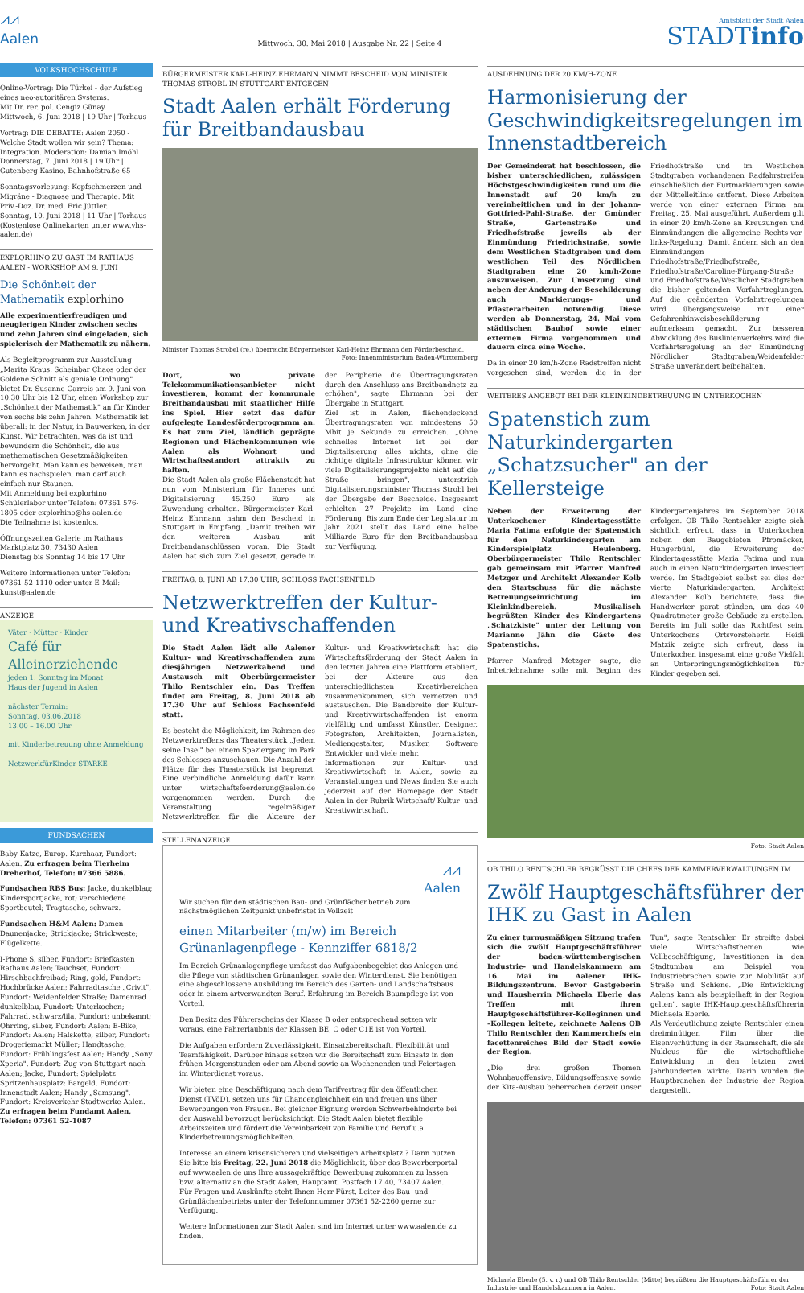⩘⩘
Aalen
Mittwoch, 30. Mai 2018 | Ausgabe Nr. 22 | Seite 4
Amtsblatt der Stadt Aalen
STADTinfo
VOLKSHOCHSCHULE
Online-Vortrag: Die Türkei - der Aufstieg eines neo-autoritären Systems.
Mit Dr. rer. pol. Cengiz Günay.
Mittwoch, 6. Juni 2018 | 19 Uhr | Torhaus
Vortrag: DIE DEBATTE: Aalen 2050 - Welche Stadt wollen wir sein? Thema: Integration. Moderation: Damian Imöhl
Donnerstag, 7. Juni 2018 | 19 Uhr | Gutenberg-Kasino, Bahnhofstraße 65
Sonntagsvorlesung: Kopfschmerzen und Migräne - Diagnose und Therapie. Mit Priv.-Doz. Dr. med. Eric Jüttler.
Sonntag, 10. Juni 2018 | 11 Uhr | Torhaus (Kostenlose Onlinekarten unter www.vhs-aalen.de)
EXPLORHINO ZU GAST IM RATHAUS AALEN - WORKSHOP AM 9. JUNI
Die Schönheit der Mathematik explorhino
Alle experimentierfreudigen und neugierigen Kinder zwischen sechs und zehn Jahren sind eingeladen, sich spielerisch der Mathematik zu nähern.
Als Begleitprogramm zur Ausstellung „Marita Kraus. Scheinbar Chaos oder der Goldene Schnitt als geniale Ordnung" bietet Dr. Susanne Garreis am 9. Juni von 10.30 Uhr bis 12 Uhr, einen Workshop zur „Schönheit der Mathematik" an für Kinder von sechs bis zehn Jahren. Mathematik ist überall: in der Natur, in Bauwerken, in der Kunst. Wir betrachten, was da ist und bewundern die Schönheit, die aus mathematischen Gesetzmäßigkeiten hervorgeht. Man kann es beweisen, man kann es nachspielen, man darf auch einfach nur Staunen.
Mit Anmeldung bei explorhino Schülerlabor unter Telefon: 07361 576-1805 oder explorhino@hs-aalen.de
Die Teilnahme ist kostenlos.
Öffnungszeiten Galerie im Rathaus
Marktplatz 30, 73430 Aalen
Dienstag bis Sonntag 14 bis 17 Uhr
Weitere Informationen unter Telefon: 07361 52-1110 oder unter E-Mail: kunst@aalen.de
ANZEIGE
Väter · Mütter · Kinder
Café für Alleinerziehende
jeden 1. Sonntag im Monat
Haus der Jugend in Aalen
nächster Termin:
Sonntag, 03.06.2018
13.00 – 16.00 Uhr
mit Kinderbetreuung ohne Anmeldung
NetzwerkfürKinder STÄRKE
FUNDSACHEN
Baby-Katze, Europ. Kurzhaar, Fundort: Aalen. Zu erfragen beim Tierheim Dreherhof, Telefon: 07366 5886.
Fundsachen RBS Bus: Jacke, dunkelblau; Kindersportjacke, rot; verschiedene Sportbeutel; Tragtasche, schwarz.
Fundsachen H&M Aalen: Damen-Daunenjacke; Strickjacke; Strickweste; Flügelkette.
I-Phone S, silber, Fundort: Briefkasten Rathaus Aalen; Tauchset, Fundort: Hirschbachfreibad; Ring, gold, Fundort: Hochbrücke Aalen; Fahrradtasche „Crivit", Fundort: Weidenfelder Straße; Damenrad dunkelblau, Fundort: Unterkochen; Fahrrad, schwarz/lila, Fundort: unbekannt; Ohrring, silber, Fundort: Aalen; E-Bike, Fundort: Aalen; Halskette, silber, Fundort: Drogeriemarkt Müller; Handtasche, Fundort: Frühlingsfest Aalen; Handy „Sony Xperia", Fundort: Zug von Stuttgart nach Aalen; Jacke, Fundort: Spielplatz Spritzenhausplatz; Bargeld, Fundort: Innenstadt Aalen; Handy „Samsung", Fundort: Kreisverkehr Stadtwerke Aalen. Zu erfragen beim Fundamt Aalen, Telefon: 07361 52-1087
BÜRGERMEISTER KARL-HEINZ EHRMANN NIMMT BESCHEID VON MINISTER THOMAS STROBL IN STUTTGART ENTGEGEN
Stadt Aalen erhält Förderung für Breitbandausbau
Minister Thomas Strobel (re.) überreicht Bürgermeister Karl-Heinz Ehrmann den Förderbescheid.
Foto: Innenministerium Baden-Württemberg
Dort, wo private Telekommunikationsanbieter nicht investieren, kommt der kommunale Breitbandausbau mit staatlicher Hilfe ins Spiel. Hier setzt das dafür aufgelegte Landesförderprogramm an. Es hat zum Ziel, ländlich geprägte Regionen und Flächenkommunen wie Aalen als Wohnort und Wirtschaftsstandort attraktiv zu halten.
Die Stadt Aalen als große Flächenstadt hat nun vom Ministerium für Inneres und Digitalisierung 45.250 Euro als Zuwendung erhalten. Bürgermeister Karl-Heinz Ehrmann nahm den Bescheid in Stuttgart in Empfang. „Damit treiben wir den weiteren Ausbau mit Breitbandanschlüssen voran. Die Stadt Aalen hat sich zum Ziel gesetzt, gerade in der Peripherie die Übertragungsraten durch den Anschluss ans Breitbandnetz zu erhöhen", sagte Ehrmann bei der Übergabe in Stuttgart.
Ziel ist in Aalen, flächendeckend Übertragungsraten von mindestens 50 Mbit je Sekunde zu erreichen. „Ohne schnelles Internet ist bei der Digitalisierung alles nichts, ohne die richtige digitale Infrastruktur können wir viele Digitalisierungsprojekte nicht auf die Straße bringen", unterstrich Digitalisierungsminister Thomas Strobl bei der Übergabe der Bescheide. Insgesamt erhielten 27 Projekte im Land eine Förderung. Bis zum Ende der Legislatur im Jahr 2021 stellt das Land eine halbe Milliarde Euro für den Breitbandausbau zur Verfügung.
FREITAG, 8. JUNI AB 17.30 UHR, SCHLOSS FACHSENFELD
Netzwerktreffen der Kultur- und Kreativschaffenden
Die Stadt Aalen lädt alle Aalener Kultur- und Kreativschaffenden zum diesjährigen Netzwerkabend und Austausch mit Oberbürgermeister Thilo Rentschler ein. Das Treffen findet am Freitag, 8. Juni 2018 ab 17.30 Uhr auf Schloss Fachsenfeld statt.
Es besteht die Möglichkeit, im Rahmen des Netzwerktreffens das Theaterstück „Jedem seine Insel" bei einem Spaziergang im Park des Schlosses anzuschauen. Die Anzahl der Plätze für das Theaterstück ist begrenzt. Eine verbindliche Anmeldung dafür kann unter wirtschaftsfoerderung@aalen.de vorgenommen werden. Durch die Veranstaltung regelmäßiger Netzwerktreffen für die Akteure der Kultur- und Kreativwirtschaft hat die Wirtschaftsförderung der Stadt Aalen in den letzten Jahren eine Plattform etabliert, bei der Akteure aus den unterschiedlichsten Kreativbereichen zusammenkommen, sich vernetzen und austauschen. Die Bandbreite der Kultur- und Kreativwirtschaffenden ist enorm vielfältig und umfasst Künstler, Designer, Fotografen, Architekten, Journalisten, Mediengestalter, Musiker, Software Entwickler und viele mehr.
Informationen zur Kultur- und Kreativwirtschaft in Aalen, sowie zu Veranstaltungen und News finden Sie auch jederzeit auf der Homepage der Stadt Aalen in der Rubrik Wirtschaft/ Kultur- und Kreativwirtschaft.
STELLENANZEIGE
⩘⩘
Aalen
Wir suchen für den städtischen Bau- und Grünflächenbetrieb zum nächstmöglichen Zeitpunkt unbefristet in Vollzeit
einen Mitarbeiter (m/w) im Bereich Grünanlagenpflege - Kennziffer 6818/2
Im Bereich Grünanlagenpflege umfasst das Aufgabenbegebiet das Anlegen und die Pflege von städtischen Grünanlagen sowie den Winterdienst. Sie benötigen eine abgeschlossene Ausbildung im Bereich des Garten- und Landschaftsbaus oder in einem artverwandten Beruf. Erfahrung im Bereich Baumpflege ist von Vorteil.
Den Besitz des Führerscheins der Klasse B oder entsprechend setzen wir voraus, eine Fahrerlaubnis der Klassen BE, C oder C1E ist von Vorteil.
Die Aufgaben erfordern Zuverlässigkeit, Einsatzbereitschaft, Flexibilität und Teamfähigkeit. Darüber hinaus setzen wir die Bereitschaft zum Einsatz in den frühen Morgenstunden oder am Abend sowie an Wochenenden und Feiertagen im Winterdienst voraus.
Wir bieten eine Beschäftigung nach dem Tarifvertrag für den öffentlichen Dienst (TVöD), setzen uns für Chancengleichheit ein und freuen uns über Bewerbungen von Frauen. Bei gleicher Eignung werden Schwerbehinderte bei der Auswahl bevorzugt berücksichtigt. Die Stadt Aalen bietet flexible Arbeitszeiten und fördert die Vereinbarkeit von Familie und Beruf u.a. Kinderbetreuungsmöglichkeiten.
Interesse an einem krisensicheren und vielseitigen Arbeitsplatz ? Dann nutzen Sie bitte bis Freitag, 22. Juni 2018 die Möglichkeit, über das Bewerberportal auf www.aalen.de uns Ihre aussagekräftige Bewerbung zukommen zu lassen bzw. alternativ an die Stadt Aalen, Hauptamt, Postfach 17 40, 73407 Aalen.
Für Fragen und Auskünfte steht Ihnen Herr Fürst, Leiter des Bau- und Grünflächenbetriebs unter der Telefonnummer 07361 52-2260 gerne zur Verfügung.
Weitere Informationen zur Stadt Aalen sind im Internet unter www.aalen.de zu finden.
AUSDEHNUNG DER 20 KM/H-ZONE
Harmonisierung der Geschwindigkeitsregelungen im Innenstadtbereich
Der Gemeinderat hat beschlossen, die bisher unterschiedlichen, zulässigen Höchstgeschwindigkeiten rund um die Innenstadt auf 20 km/h zu vereinheitlichen und in der Johann-Gottfried-Pahl-Straße, der Gmünder Straße, Gartenstraße und Friedhofstraße jeweils ab der Einmündung Friedrichstraße, sowie dem Westlichen Stadtgraben und dem westlichen Teil des Nördlichen Stadtgraben eine 20 km/h-Zone auszuweisen. Zur Umsetzung sind neben der Änderung der Beschilderung auch Markierungs- und Pflasterarbeiten notwendig. Diese werden ab Donnerstag, 24. Mai vom städtischen Bauhof sowie einer externen Firma vorgenommen und dauern circa eine Woche.
Da in einer 20 km/h-Zone Radstreifen nicht vorgesehen sind, werden die in der Friedhofstraße und im Westlichen Stadtgraben vorhandenen Radfahrstreifen einschließlich der Furtmarkierungen sowie der Mittelleitlinie entfernt. Diese Arbeiten werde von einer externen Firma am Freitag, 25. Mai ausgeführt. Außerdem gilt in einer 20 km/h-Zone an Kreuzungen und Einmündungen die allgemeine Rechts-vor-links-Regelung. Damit ändern sich an den Einmündungen Friedhofstraße/Friedhofstraße, Friedhofstraße/Caroline-Fürgang-Straße und Friedhofstraße/Westlicher Stadtgraben die bisher geltenden Vorfahrtreglungen. Auf die geänderten Vorfahrtregelungen wird übergangsweise mit einer Gefahrenhinweisbeschilderung aufmerksam gemacht. Zur besseren Abwicklung des Buslinienverkehrs wird die Vorfahrtsregelung an der Einmündung Nördlicher Stadtgraben/Weidenfelder Straße unverändert beibehalten.
WEITERES ANGEBOT BEI DER KLEINKINDBETREUUNG IN UNTERKOCHEN
Spatenstich zum Naturkindergarten „Schatzsucher" an der Kellersteige
Neben der Erweiterung der Unterkochener Kindertagesstätte Maria Fatima erfolgte der Spatenstich für den Naturkindergarten am Kinderspielplatz Heulenberg. Oberbürgermeister Thilo Rentschler gab gemeinsam mit Pfarrer Manfred Metzger und Architekt Alexander Kolb den Startschuss für die nächste Betreuungseinrichtung im Kleinkindbereich. Musikalisch begrüßten Kinder des Kindergartens „Schatzkiste" unter der Leitung von Marianne Jähn die Gäste des Spatenstichs.
Pfarrer Manfred Metzger sagte, die Inbetriebnahme solle mit Beginn des Kindergartenjahres im September 2018 erfolgen. OB Thilo Rentschler zeigte sich sichtlich erfreut, dass in Unterkochen neben den Baugebieten Pfromäcker, Hungerbühl, die Erweiterung der Kindertagesstätte Maria Fatima und nun auch in einen Naturkindergarten investiert werde. Im Stadtgebiet selbst sei dies der vierte Naturkindergarten. Architekt Alexander Kolb berichtete, dass die Handwerker parat stünden, um das 40 Quadratmeter große Gebäude zu erstellen. Bereits im Juli solle das Richtfest sein. Unterkochens Ortsvorsteherin Heidi Matzik zeigte sich erfreut, dass in Unterkochen insgesamt eine große Vielfalt an Unterbringungsmöglichkeiten für Kinder gegeben sei.
Foto: Stadt Aalen
OB THILO RENTSCHLER BEGRÜSST DIE CHEFS DER KAMMERVERWALTUNGEN IM
Zwölf Hauptgeschäftsführer der IHK zu Gast in Aalen
Zu einer turnusmäßigen Sitzung trafen sich die zwölf Hauptgeschäftsführer der baden-württembergischen Industrie- und Handelskammern am 16. Mai im Aalener IHK-Bildungszentrum. Bevor Gastgeberin und Hausherrin Michaela Eberle das Treffen mit ihren Hauptgeschäftsführer-Kolleginnen und –Kollegen leitete, zeichnete Aalens OB Thilo Rentschler den Kammerchefs ein facettenreiches Bild der Stadt sowie der Region.
„Die drei großen Themen Wohnbauoffensive, Bildungsoffensive sowie der Kita-Ausbau beherrschen derzeit unser Tun", sagte Rentschler. Er streifte dabei viele Wirtschaftsthemen wie Vollbeschäftigung, Investitionen in den Stadtumbau am Beispiel von Industriebrachen sowie zur Mobilität auf Straße und Schiene. „Die Entwicklung Aalens kann als beispielhaft in der Region gelten", sagte IHK-Hauptgeschäftsführerin Michaela Eberle.
Als Verdeutlichung zeigte Rentschler einen dreiminütigen Film über die Eisenverhüttung in der Raumschaft, die als Nukleus für die wirtschaftliche Entwicklung in den letzten zwei Jahrhunderten wirkte. Darin wurden die Hauptbranchen der Industrie der Region dargestellt.
Michaela Eberle (5. v. r.) und OB Thilo Rentschler (Mitte) begrüßten die Hauptgeschäftsführer der Industrie- und Handelskammern in Aalen. Foto: Stadt Aalen